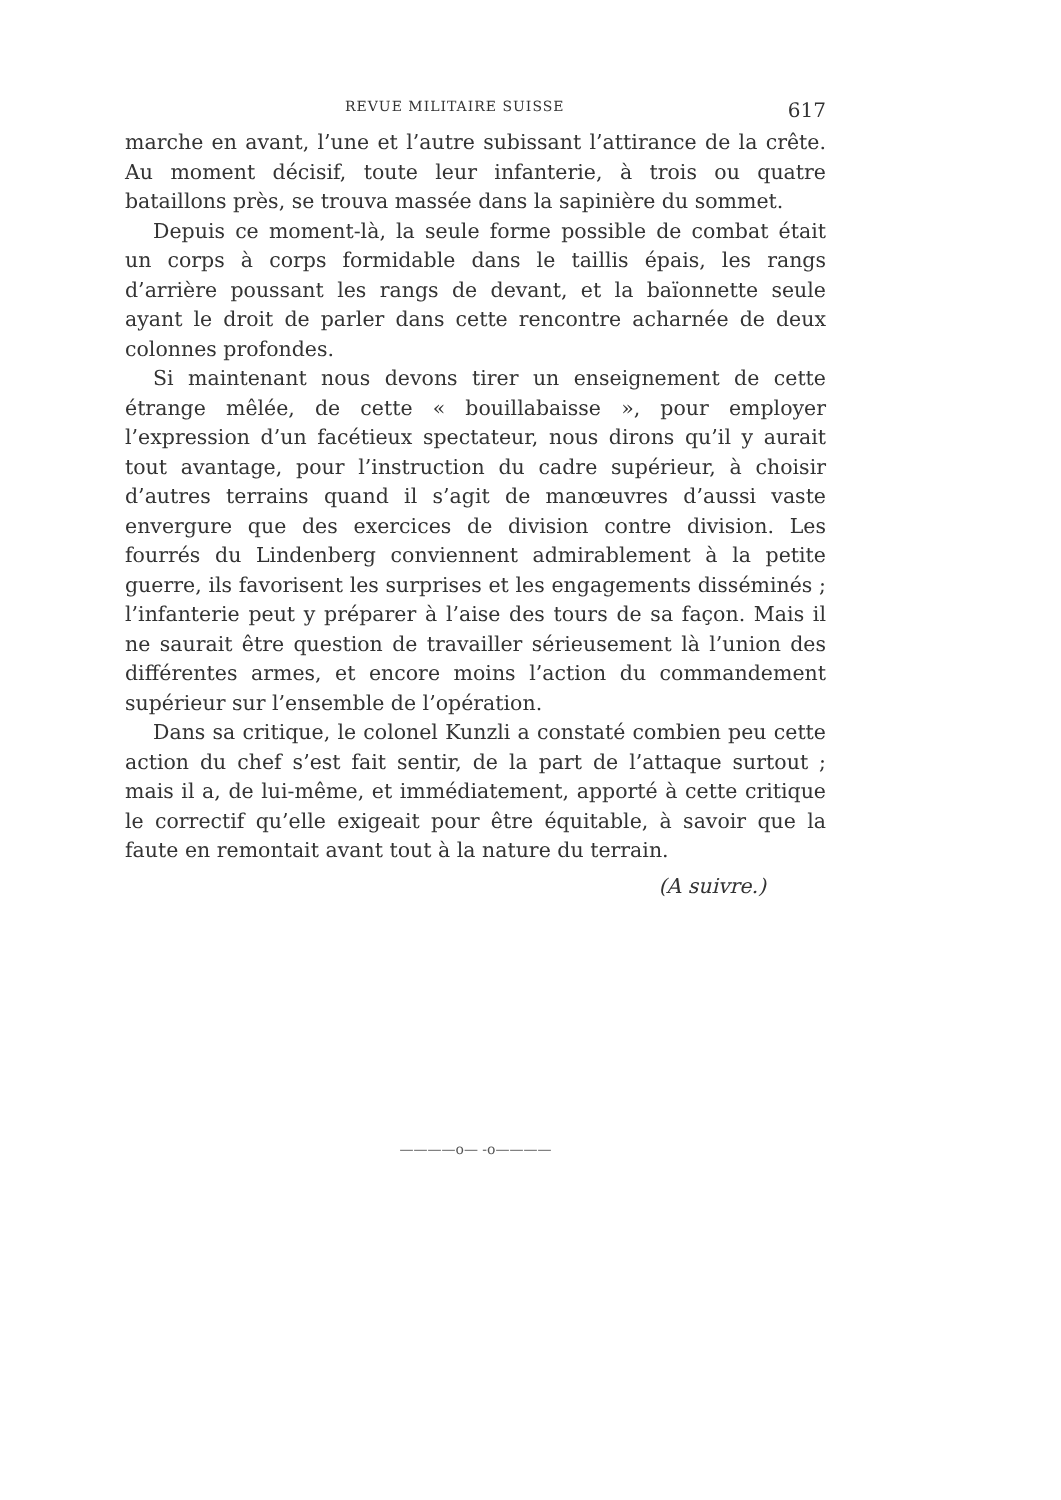REVUE MILITAIRE SUISSE 617
marche en avant, l’une et l’autre subissant l’attirance de la crête. Au moment décisif, toute leur infanterie, à trois ou quatre bataillons près, se trouva massée dans la sapinière du sommet.
Depuis ce moment-là, la seule forme possible de combat était un corps à corps formidable dans le taillis épais, les rangs d’arrière poussant les rangs de devant, et la baïonnette seule ayant le droit de parler dans cette rencontre acharnée de deux colonnes profondes.
Si maintenant nous devons tirer un enseignement de cette étrange mêlée, de cette « bouillabaisse », pour employer l’expression d’un facétieux spectateur, nous dirons qu’il y aurait tout avantage, pour l’instruction du cadre supérieur, à choisir d’autres terrains quand il s’agit de manœuvres d’aussi vaste envergure que des exercices de division contre division. Les fourrés du Lindenberg conviennent admirablement à la petite guerre, ils favorisent les surprises et les engagements disséminés ; l’infanterie peut y préparer à l’aise des tours de sa façon. Mais il ne saurait être question de travailler sérieusement là l’union des différentes armes, et encore moins l’action du commandement supérieur sur l’ensemble de l’opération.
Dans sa critique, le colonel Kunzli a constaté combien peu cette action du chef s’est fait sentir, de la part de l’attaque surtout ; mais il a, de lui-même, et immédiatement, apporté à cette critique le correctif qu’elle exigeait pour être équitable, à savoir que la faute en remontait avant tout à la nature du terrain.
(A suivre.)
————o— -o————